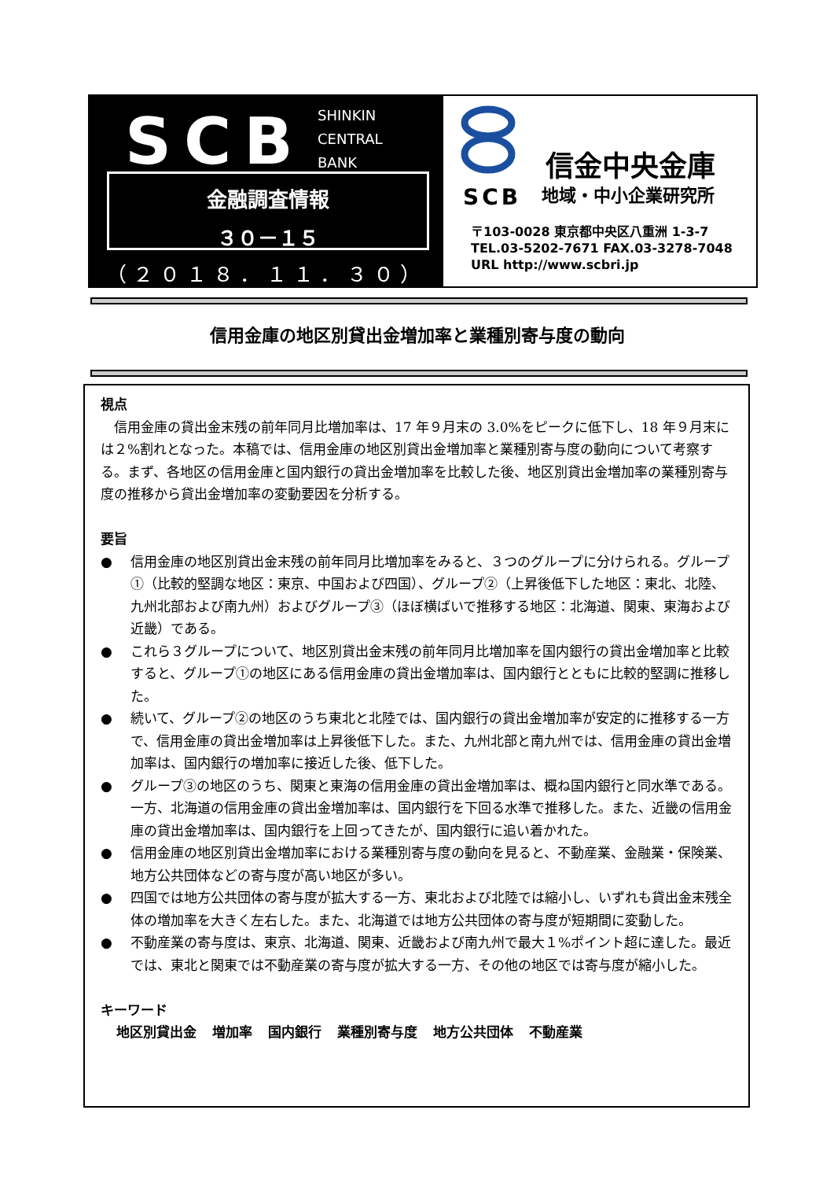SCB
SHINKIN
CENTRAL
BANK
金融調査情報
３０－１５
（２０１８．１１．３０）
信金中央金庫
SCB 地域・中小企業研究所
〒103-0028 東京都中央区八重洲 1-3-7
TEL.03-5202-7671 FAX.03-3278-7048
URL http://www.scbri.jp
信用金庫の地区別貸出金増加率と業種別寄与度の動向
視点
信用金庫の貸出金末残の前年同月比増加率は、17 年９月末の 3.0%をピークに低下し、18 年９月末には２%割れとなった。本稿では、信用金庫の地区別貸出金増加率と業種別寄与度の動向について考察する。まず、各地区の信用金庫と国内銀行の貸出金増加率を比較した後、地区別貸出金増加率の業種別寄与度の推移から貸出金増加率の変動要因を分析する。
要旨
● 信用金庫の地区別貸出金末残の前年同月比増加率をみると、３つのグループに分けられる。グループ①（比較的堅調な地区：東京、中国および四国）、グループ②（上昇後低下した地区：東北、北陸、九州北部および南九州）およびグループ③（ほぼ横ばいで推移する地区：北海道、関東、東海および近畿）である。
● これら３グループについて、地区別貸出金末残の前年同月比増加率を国内銀行の貸出金増加率と比較すると、グループ①の地区にある信用金庫の貸出金増加率は、国内銀行とともに比較的堅調に推移した。
● 続いて、グループ②の地区のうち東北と北陸では、国内銀行の貸出金増加率が安定的に推移する一方で、信用金庫の貸出金増加率は上昇後低下した。また、九州北部と南九州では、信用金庫の貸出金増加率は、国内銀行の増加率に接近した後、低下した。
● グループ③の地区のうち、関東と東海の信用金庫の貸出金増加率は、概ね国内銀行と同水準である。一方、北海道の信用金庫の貸出金増加率は、国内銀行を下回る水準で推移した。また、近畿の信用金庫の貸出金増加率は、国内銀行を上回ってきたが、国内銀行に追い着かれた。
● 信用金庫の地区別貸出金増加率における業種別寄与度の動向を見ると、不動産業、金融業・保険業、地方公共団体などの寄与度が高い地区が多い。
● 四国では地方公共団体の寄与度が拡大する一方、東北および北陸では縮小し、いずれも貸出金末残全体の増加率を大きく左右した。また、北海道では地方公共団体の寄与度が短期間に変動した。
● 不動産業の寄与度は、東京、北海道、関東、近畿および南九州で最大１%ポイント超に達した。最近では、東北と関東では不動産業の寄与度が拡大する一方、その他の地区では寄与度が縮小した。
キーワード
地区別貸出金 増加率 国内銀行 業種別寄与度 地方公共団体 不動産業